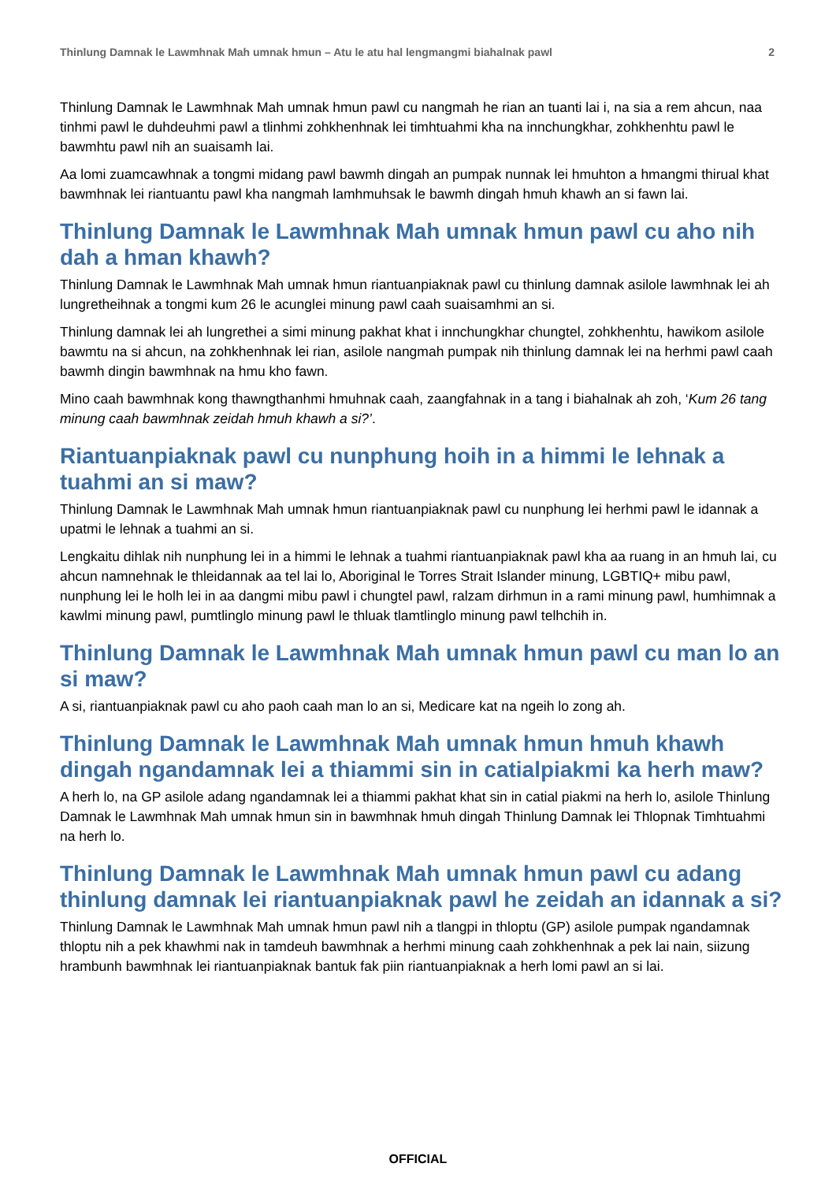Thinlung Damnak le Lawmhnak Mah umnak hmun – Atu le atu hal lengmangmi biahalnak pawl 2
Thinlung Damnak le Lawmhnak Mah umnak hmun pawl cu nangmah he rian an tuanti lai i, na sia a rem ahcun, naa tinhmi pawl le duhdeuhmi pawl a tlinhmi zohkhenhnak lei timhtuahmi kha na innchungkhar, zohkhenhtu pawl le bawmhtu pawl nih an suaisamh lai.
Aa lomi zuamcawhnak a tongmi midang pawl bawmh dingah an pumpak nunnak lei hmuhton a hmangmi thirual khat bawmhnak lei riantuantu pawl kha nangmah lamhmuhsak le bawmh dingah hmuh khawh an si fawn lai.
Thinlung Damnak le Lawmhnak Mah umnak hmun pawl cu aho nih dah a hman khawh?
Thinlung Damnak le Lawmhnak Mah umnak hmun riantuanpiaknak pawl cu thinlung damnak asilole lawmhnak lei ah lungretheihnak a tongmi kum 26 le acunglei minung pawl caah suaisamhmi an si.
Thinlung damnak lei ah lungrethei a simi minung pakhat khat i innchungkhar chungtel, zohkhenhtu, hawikom asilole bawmtu na si ahcun, na zohkhenhnak lei rian, asilole nangmah pumpak nih thinlung damnak lei na herhmi pawl caah bawmh dingin bawmhnak na hmu kho fawn.
Mino caah bawmhnak kong thawngthanhmi hmuhnak caah, zaangfahnak in a tang i biahalnak ah zoh, ‘Kum 26 tang minung caah bawmhnak zeidah hmuh khawh a si?’.
Riantuanpiaknak pawl cu nunphung hoih in a himmi le lehnak a tuahmi an si maw?
Thinlung Damnak le Lawmhnak Mah umnak hmun riantuanpiaknak pawl cu nunphung lei herhmi pawl le idannak a upatmi le lehnak a tuahmi an si.
Lengkaitu dihlak nih nunphung lei in a himmi le lehnak a tuahmi riantuanpiaknak pawl kha aa ruang in an hmuh lai, cu ahcun namnehnak le thleidannak aa tel lai lo, Aboriginal le Torres Strait Islander minung, LGBTIQ+ mibu pawl, nunphung lei le holh lei in aa dangmi mibu pawl i chungtel pawl, ralzam dirhmun in a rami minung pawl, humhimnak a kawlmi minung pawl, pumtlinglo minung pawl le thluak tlamtlinglo minung pawl telhchih in.
Thinlung Damnak le Lawmhnak Mah umnak hmun pawl cu man lo an si maw?
A si, riantuanpiaknak pawl cu aho paoh caah man lo an si, Medicare kat na ngeih lo zong ah.
Thinlung Damnak le Lawmhnak Mah umnak hmun hmuh khawh dingah ngandamnak lei a thiammi sin in catialpiakmi ka herh maw?
A herh lo, na GP asilole adang ngandamnak lei a thiammi pakhat khat sin in catial piakmi na herh lo, asilole Thinlung Damnak le Lawmhnak Mah umnak hmun sin in bawmhnak hmuh dingah Thinlung Damnak lei Thlopnak Timhtuahmi na herh lo.
Thinlung Damnak le Lawmhnak Mah umnak hmun pawl cu adang thinlung damnak lei riantuanpiaknak pawl he zeidah an idannak a si?
Thinlung Damnak le Lawmhnak Mah umnak hmun pawl nih a tlangpi in thloptu (GP) asilole pumpak ngandamnak thloptu nih a pek khawhmi nak in tamdeuh bawmhnak a herhmi minung caah zohkhenhnak a pek lai nain, siizung hrambunh bawmhnak lei riantuanpiaknak bantuk fak piin riantuanpiaknak a herh lomi pawl an si lai.
OFFICIAL